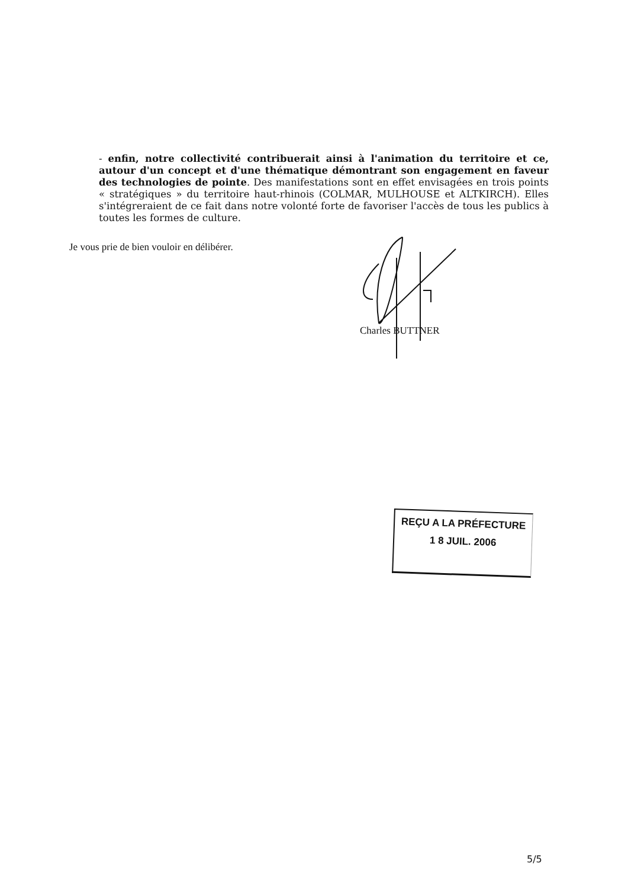- enfin, notre collectivité contribuerait ainsi à l'animation du territoire et ce, autour d'un concept et d'une thématique démontrant son engagement en faveur des technologies de pointe. Des manifestations sont en effet envisagées en trois points « stratégiques » du territoire haut-rhinois (COLMAR, MULHOUSE et ALTKIRCH). Elles s'intégreraient de ce fait dans notre volonté forte de favoriser l'accès de tous les publics à toutes les formes de culture.
Je vous prie de bien vouloir en délibérer.
Charles BUTTNER
REÇU A LA PRÉFECTURE
1 8 JUIL. 2006
5/5